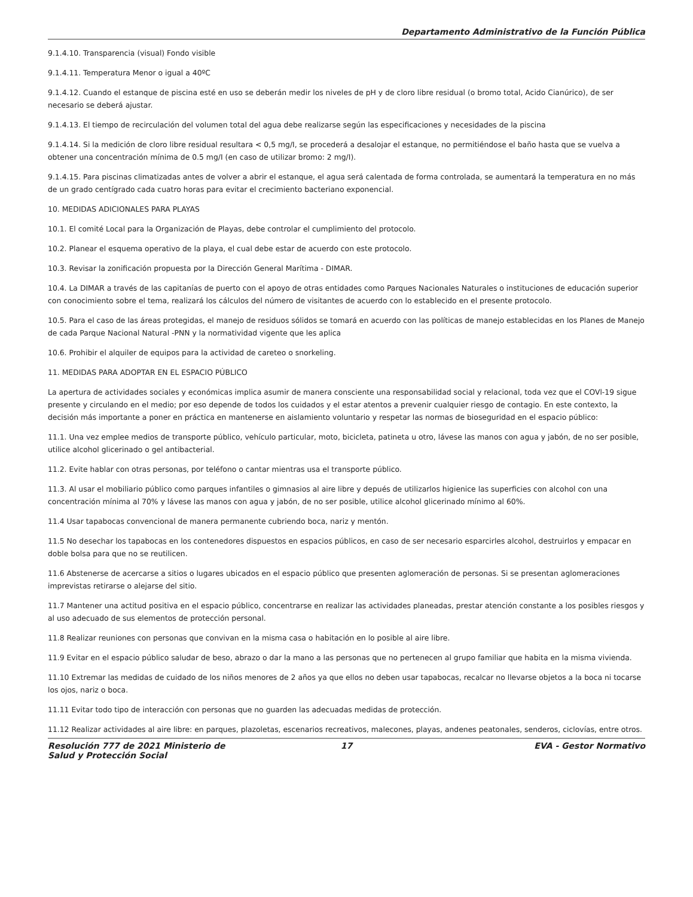Departamento Administrativo de la Función Pública
9.1.4.10. Transparencia (visual) Fondo visible
9.1.4.11. Temperatura Menor o igual a 40ºC
9.1.4.12. Cuando el estanque de piscina esté en uso se deberán medir los niveles de pH y de cloro libre residual (o bromo total, Acido Cianúrico), de ser necesario se deberá ajustar.
9.1.4.13. El tiempo de recirculación del volumen total del agua debe realizarse según las especificaciones y necesidades de la piscina
9.1.4.14. Si la medición de cloro libre residual resultara < 0,5 mg/I, se procederá a desalojar el estanque, no permitiéndose el baño hasta que se vuelva a obtener una concentración mínima de 0.5 mg/I (en caso de utilizar bromo: 2 mg/I).
9.1.4.15. Para piscinas climatizadas antes de volver a abrir el estanque, el agua será calentada de forma controlada, se aumentará la temperatura en no más de un grado centígrado cada cuatro horas para evitar el crecimiento bacteriano exponencial.
10. MEDIDAS ADICIONALES PARA PLAYAS
10.1. El comité Local para la Organización de Playas, debe controlar el cumplimiento del protocolo.
10.2. Planear el esquema operativo de la playa, el cual debe estar de acuerdo con este protocolo.
10.3. Revisar la zonificación propuesta por la Dirección General Marítima - DIMAR.
10.4. La DIMAR a través de las capitanías de puerto con el apoyo de otras entidades como Parques Nacionales Naturales o instituciones de educación superior con conocimiento sobre el tema, realizará los cálculos del número de visitantes de acuerdo con lo establecido en el presente protocolo.
10.5. Para el caso de las áreas protegidas, el manejo de residuos sólidos se tomará en acuerdo con las políticas de manejo establecidas en los Planes de Manejo de cada Parque Nacional Natural -PNN y la normatividad vigente que les aplica
10.6. Prohibir el alquiler de equipos para la actividad de careteo o snorkeling.
11. MEDIDAS PARA ADOPTAR EN EL ESPACIO PÚBLICO
La apertura de actividades sociales y económicas implica asumir de manera consciente una responsabilidad social y relacional, toda vez que el COVl-19 sigue presente y circulando en el medio; por eso depende de todos los cuidados y el estar atentos a prevenir cualquier riesgo de contagio. En este contexto, la decisión más importante a poner en práctica en mantenerse en aislamiento voluntario y respetar las normas de bioseguridad en el espacio público:
11.1. Una vez emplee medios de transporte público, vehículo particular, moto, bicicleta, patineta u otro, lávese las manos con agua y jabón, de no ser posible, utilice alcohol glicerinado o gel antibacterial.
11.2. Evite hablar con otras personas, por teléfono o cantar mientras usa el transporte público.
11.3. Al usar el mobiliario público como parques infantiles o gimnasios al aire libre y depués de utilizarlos higienice las superficies con alcohol con una concentración mínima al 70% y lávese las manos con agua y jabón, de no ser posible, utilice alcohol glicerinado mínimo al 60%.
11.4 Usar tapabocas convencional de manera permanente cubriendo boca, nariz y mentón.
11.5 No desechar los tapabocas en los contenedores dispuestos en espacios públicos, en caso de ser necesario esparcirles alcohol, destruirlos y empacar en doble bolsa para que no se reutilicen.
11.6 Abstenerse de acercarse a sitios o lugares ubicados en el espacio público que presenten aglomeración de personas. Si se presentan aglomeraciones imprevistas retirarse o alejarse del sitio.
11.7 Mantener una actitud positiva en el espacio público, concentrarse en realizar las actividades planeadas, prestar atención constante a los posibles riesgos y al uso adecuado de sus elementos de protección personal.
11.8 Realizar reuniones con personas que convivan en la misma casa o habitación en lo posible al aire libre.
11.9 Evitar en el espacio público saludar de beso, abrazo o dar la mano a las personas que no pertenecen al grupo familiar que habita en la misma vivienda.
11.10 Extremar las medidas de cuidado de los niños menores de 2 años ya que ellos no deben usar tapabocas, recalcar no llevarse objetos a la boca ni tocarse los ojos, nariz o boca.
11.11 Evitar todo tipo de interacción con personas que no guarden las adecuadas medidas de protección.
11.12 Realizar actividades al aire libre: en parques, plazoletas, escenarios recreativos, malecones, playas, andenes peatonales, senderos, ciclovías, entre otros.
Resolución 777 de 2021 Ministerio de Salud y Protección Social
17 EVA - Gestor Normativo